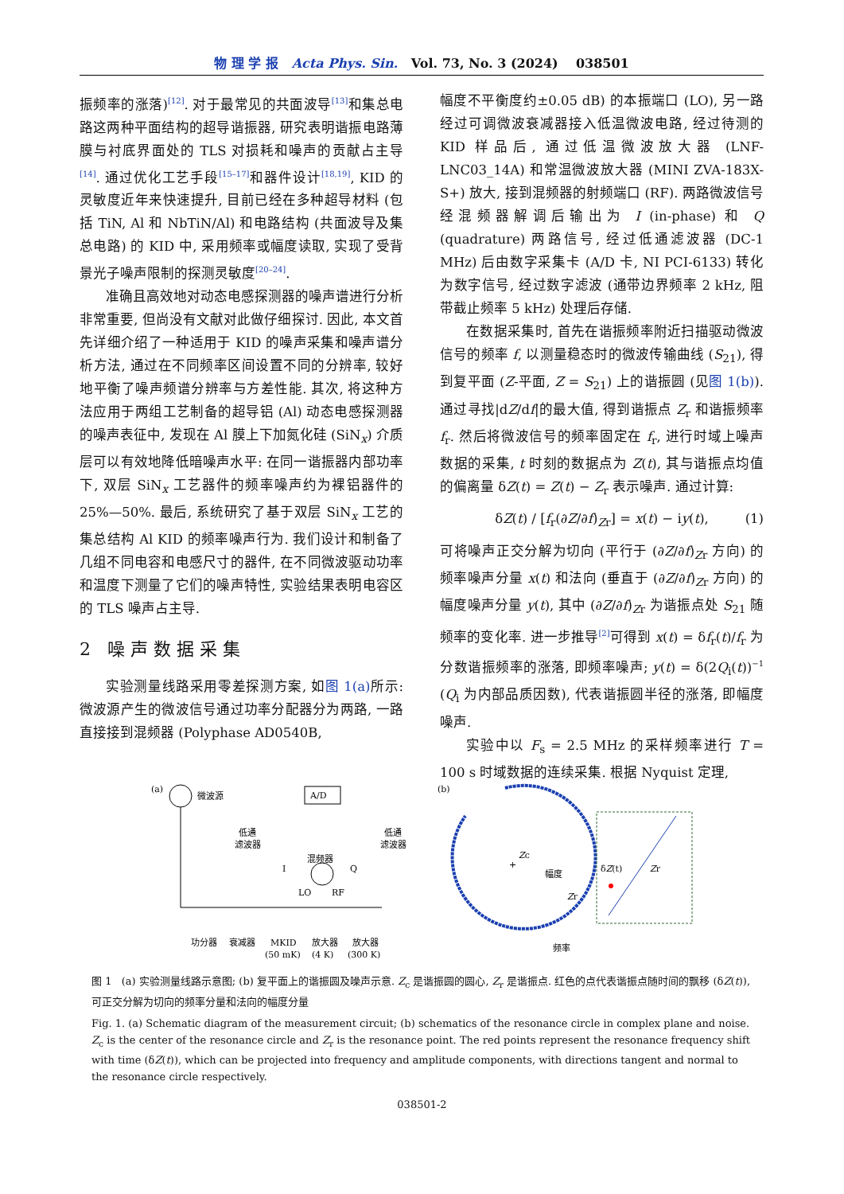物 理 学 报 Acta Phys. Sin. Vol. 73, No. 3 (2024) 038501
振频率的涨落)<sup>[12]</sup>. 对于最常见的共面波导<sup>[13]</sup>和集总电路这两种平面结构的超导谐振器, 研究表明谐振电路薄膜与衬底界面处的 TLS 对损耗和噪声的贡献占主导<sup>[14]</sup>. 通过优化工艺手段<sup>[15–17]</sup>和器件设计<sup>[18,19]</sup>, KID 的灵敏度近年来快速提升, 目前已经在多种超导材料 (包括 TiN, Al 和 NbTiN/Al) 和电路结构 (共面波导及集总电路) 的 KID 中, 采用频率或幅度读取, 实现了受背景光子噪声限制的探测灵敏度<sup>[20–24]</sup>.
准确且高效地对动态电感探测器的噪声谱进行分析非常重要, 但尚没有文献对此做仔细探讨. 因此, 本文首先详细介绍了一种适用于 KID 的噪声采集和噪声谱分析方法, 通过在不同频率区间设置不同的分辨率, 较好地平衡了噪声频谱分辨率与方差性能. 其次, 将这种方法应用于两组工艺制备的超导铝 (Al) 动态电感探测器的噪声表征中, 发现在 Al 膜上下加氮化硅 (SiN<sub>x</sub>) 介质层可以有效地降低暗噪声水平: 在同一谐振器内部功率下, 双层 SiN<sub>x</sub> 工艺器件的频率噪声约为裸铝器件的 25%—50%. 最后, 系统研究了基于双层 SiN<sub>x</sub> 工艺的集总结构 Al KID 的频率噪声行为. 我们设计和制备了几组不同电容和电感尺寸的器件, 在不同微波驱动功率和温度下测量了它们的噪声特性, 实验结果表明电容区的 TLS 噪声占主导.
2 噪 声 数 据 采 集
实验测量线路采用零差探测方案, 如图 1(a) 所示: 微波源产生的微波信号通过功率分配器分为两路, 一路直接接到混频器 (Polyphase AD0540B,
幅度不平衡度约±0.05 dB) 的本振端口 (LO), 另一路经过可调微波衰减器接入低温微波电路, 经过待测的 KID 样品后, 通过低温微波放大器 (LNF-LNC03_14A) 和常温微波放大器 (MINI ZVA-183X-S+) 放大, 接到混频器的射频端口 (RF). 两路微波信号经混频器解调后输出为 I (in-phase) 和 Q (quadrature) 两路信号, 经过低通滤波器 (DC-1 MHz) 后由数字采集卡 (A/D 卡, NI PCI-6133) 转化为数字信号, 经过数字滤波 (通带边界频率 2 kHz, 阻带截止频率 5 kHz) 处理后存储.
在数据采集时, 首先在谐振频率附近扫描驱动微波信号的频率 f, 以测量稳态时的微波传输曲线 (S<sub>21</sub>), 得到复平面 (Z-平面, Z = S<sub>21</sub>) 上的谐振圆 (见图 1(b)). 通过寻找|dZ/df|的最大值, 得到谐振点 Z<sub>r</sub> 和谐振频率 f<sub>r</sub>. 然后将微波信号的频率固定在 f<sub>r</sub>, 进行时域上噪声数据的采集, t 时刻的数据点为 Z(t), 其与谐振点均值的偏离量 δZ(t) = Z(t) − Z<sub>r</sub> 表示噪声. 通过计算:
δZ(t) / [f<sub>r</sub>(∂Z/∂f)<sub>Zr</sub>] = x(t) − iy(t), (1)
可将噪声正交分解为切向 (平行于 (∂Z/∂f)<sub>Zr</sub> 方向) 的频率噪声分量 x(t) 和法向 (垂直于 (∂Z/∂f)<sub>Zr</sub> 方向) 的幅度噪声分量 y(t), 其中 (∂Z/∂f)<sub>Zr</sub> 为谐振点处 S<sub>21</sub> 随频率的变化率. 进一步推导<sup>[2]</sup>可得到 x(t) = δf<sub>r</sub>(t)/f<sub>r</sub> 为分数谐振频率的涨落, 即频率噪声; y(t) = δ(2Q<sub>i</sub>(t))<sup>−1</sup> (Q<sub>i</sub> 为内部品质因数), 代表谐振圆半径的涨落, 即幅度噪声.
实验中以 F<sub>s</sub> = 2.5 MHz 的采样频率进行 T = 100 s 时域数据的连续采集. 根据 Nyquist 定理,
(a)
微波源
A/D
低通
滤波器
低通
滤波器
混频器
I
Q
LO
RF
功分器
衰减器
MKID
放大器
放大器
(50 mK)
(4 K)
(300 K)
(b)
+
Zc
幅度
Zr
频率
δZ(t)
Zr
图 1 (a) 实验测量线路示意图; (b) 复平面上的谐振圆及噪声示意. Z<sub>c</sub> 是谐振圆的圆心, Z<sub>r</sub> 是谐振点. 红色的点代表谐振点随时间的飘移 (δZ(t)), 可正交分解为切向的频率分量和法向的幅度分量
Fig. 1. (a) Schematic diagram of the measurement circuit; (b) schematics of the resonance circle in complex plane and noise. Z<sub>c</sub> is the center of the resonance circle and Z<sub>r</sub> is the resonance point. The red points represent the resonance frequency shift with time (δZ(t)), which can be projected into frequency and amplitude components, with directions tangent and normal to the resonance circle respectively.
038501-2